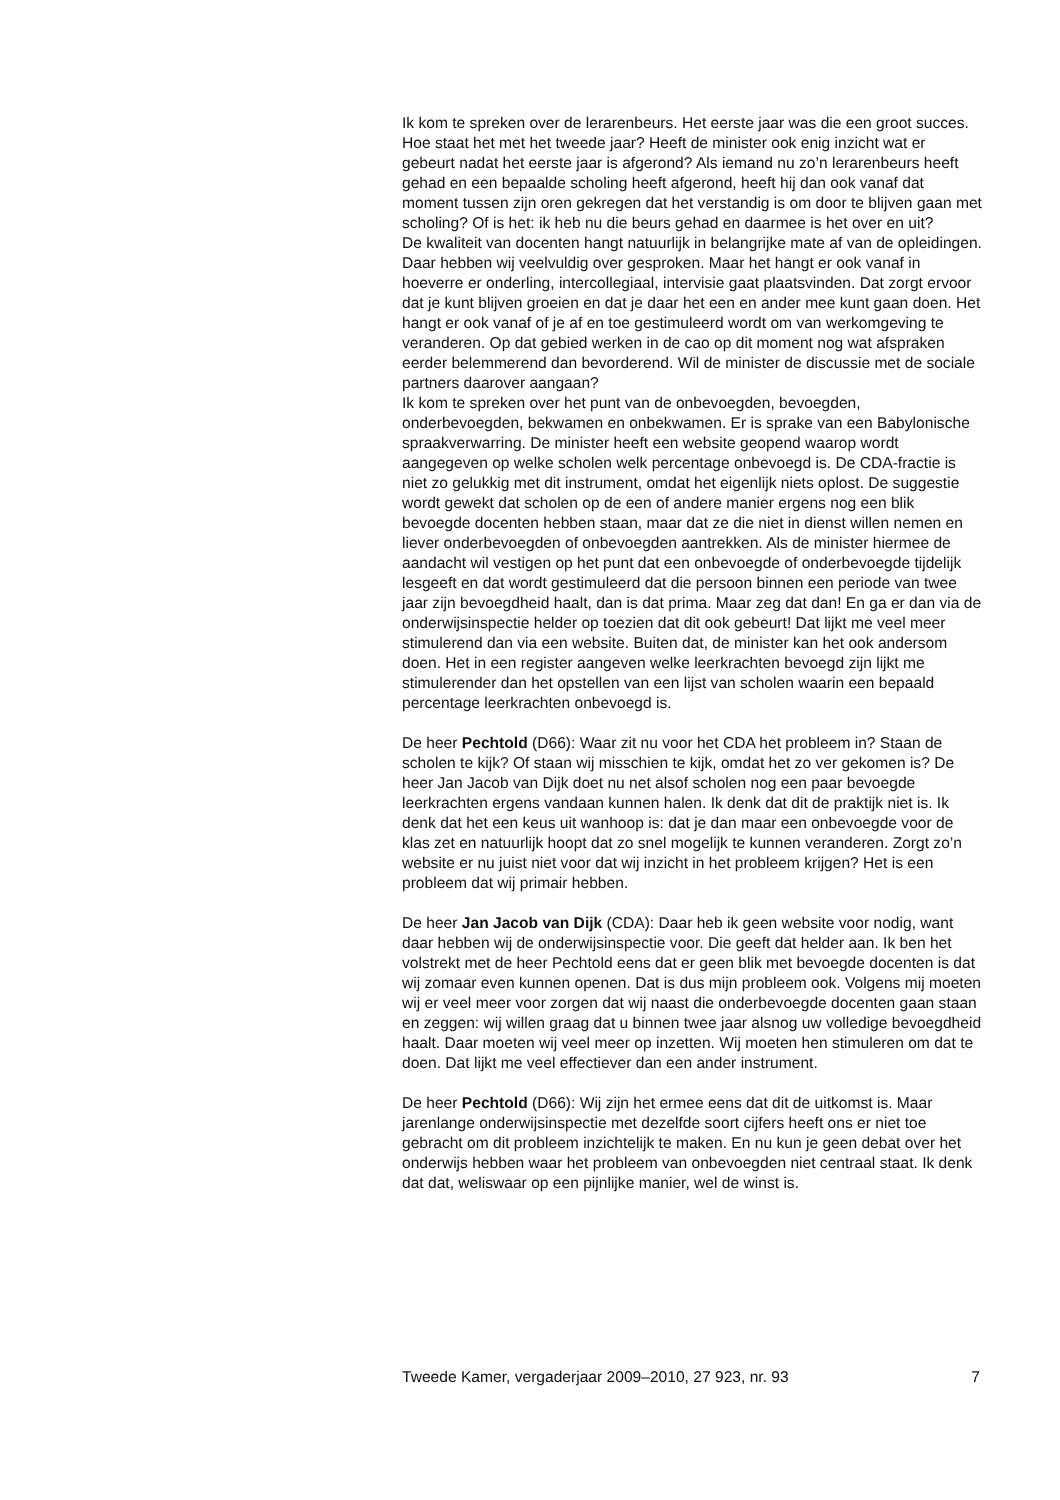Ik kom te spreken over de lerarenbeurs. Het eerste jaar was die een groot succes. Hoe staat het met het tweede jaar? Heeft de minister ook enig inzicht wat er gebeurt nadat het eerste jaar is afgerond? Als iemand nu zo’n lerarenbeurs heeft gehad en een bepaalde scholing heeft afgerond, heeft hij dan ook vanaf dat moment tussen zijn oren gekregen dat het verstandig is om door te blijven gaan met scholing? Of is het: ik heb nu die beurs gehad en daarmee is het over en uit?
De kwaliteit van docenten hangt natuurlijk in belangrijke mate af van de opleidingen. Daar hebben wij veelvuldig over gesproken. Maar het hangt er ook vanaf in hoeverre er onderling, intercollegiaal, intervisie gaat plaatsvinden. Dat zorgt ervoor dat je kunt blijven groeien en dat je daar het een en ander mee kunt gaan doen. Het hangt er ook vanaf of je af en toe gestimuleerd wordt om van werkomgeving te veranderen. Op dat gebied werken in de cao op dit moment nog wat afspraken eerder belemmerend dan bevorderend. Wil de minister de discussie met de sociale partners daarover aangaan?
Ik kom te spreken over het punt van de onbevoegden, bevoegden, onderbevoegden, bekwamen en onbekwamen. Er is sprake van een Babylonische spraakverwarring. De minister heeft een website geopend waarop wordt aangegeven op welke scholen welk percentage onbevoegd is. De CDA-fractie is niet zo gelukkig met dit instrument, omdat het eigenlijk niets oplost. De suggestie wordt gewekt dat scholen op de een of andere manier ergens nog een blik bevoegde docenten hebben staan, maar dat ze die niet in dienst willen nemen en liever onderbevoegden of onbevoegden aantrekken. Als de minister hiermee de aandacht wil vestigen op het punt dat een onbevoegde of onderbevoegde tijdelijk lesgeeft en dat wordt gestimuleerd dat die persoon binnen een periode van twee jaar zijn bevoegdheid haalt, dan is dat prima. Maar zeg dat dan! En ga er dan via de onderwijsinspectie helder op toezien dat dit ook gebeurt! Dat lijkt me veel meer stimulerend dan via een website. Buiten dat, de minister kan het ook andersom doen. Het in een register aangeven welke leerkrachten bevoegd zijn lijkt me stimulerender dan het opstellen van een lijst van scholen waarin een bepaald percentage leerkrachten onbevoegd is.
De heer Pechtold (D66): Waar zit nu voor het CDA het probleem in? Staan de scholen te kijk? Of staan wij misschien te kijk, omdat het zo ver gekomen is? De heer Jan Jacob van Dijk doet nu net alsof scholen nog een paar bevoegde leerkrachten ergens vandaan kunnen halen. Ik denk dat dit de praktijk niet is. Ik denk dat het een keus uit wanhoop is: dat je dan maar een onbevoegde voor de klas zet en natuurlijk hoopt dat zo snel mogelijk te kunnen veranderen. Zorgt zo’n website er nu juist niet voor dat wij inzicht in het probleem krijgen? Het is een probleem dat wij primair hebben.
De heer Jan Jacob van Dijk (CDA): Daar heb ik geen website voor nodig, want daar hebben wij de onderwijsinspectie voor. Die geeft dat helder aan. Ik ben het volstrekt met de heer Pechtold eens dat er geen blik met bevoegde docenten is dat wij zomaar even kunnen openen. Dat is dus mijn probleem ook. Volgens mij moeten wij er veel meer voor zorgen dat wij naast die onderbevoegde docenten gaan staan en zeggen: wij willen graag dat u binnen twee jaar alsnog uw volledige bevoegdheid haalt. Daar moeten wij veel meer op inzetten. Wij moeten hen stimuleren om dat te doen. Dat lijkt me veel effectiever dan een ander instrument.
De heer Pechtold (D66): Wij zijn het ermee eens dat dit de uitkomst is. Maar jarenlange onderwijsinspectie met dezelfde soort cijfers heeft ons er niet toe gebracht om dit probleem inzichtelijk te maken. En nu kun je geen debat over het onderwijs hebben waar het probleem van onbevoegden niet centraal staat. Ik denk dat dat, weliswaar op een pijnlijke manier, wel de winst is.
Tweede Kamer, vergaderjaar 2009–2010, 27 923, nr. 93 7